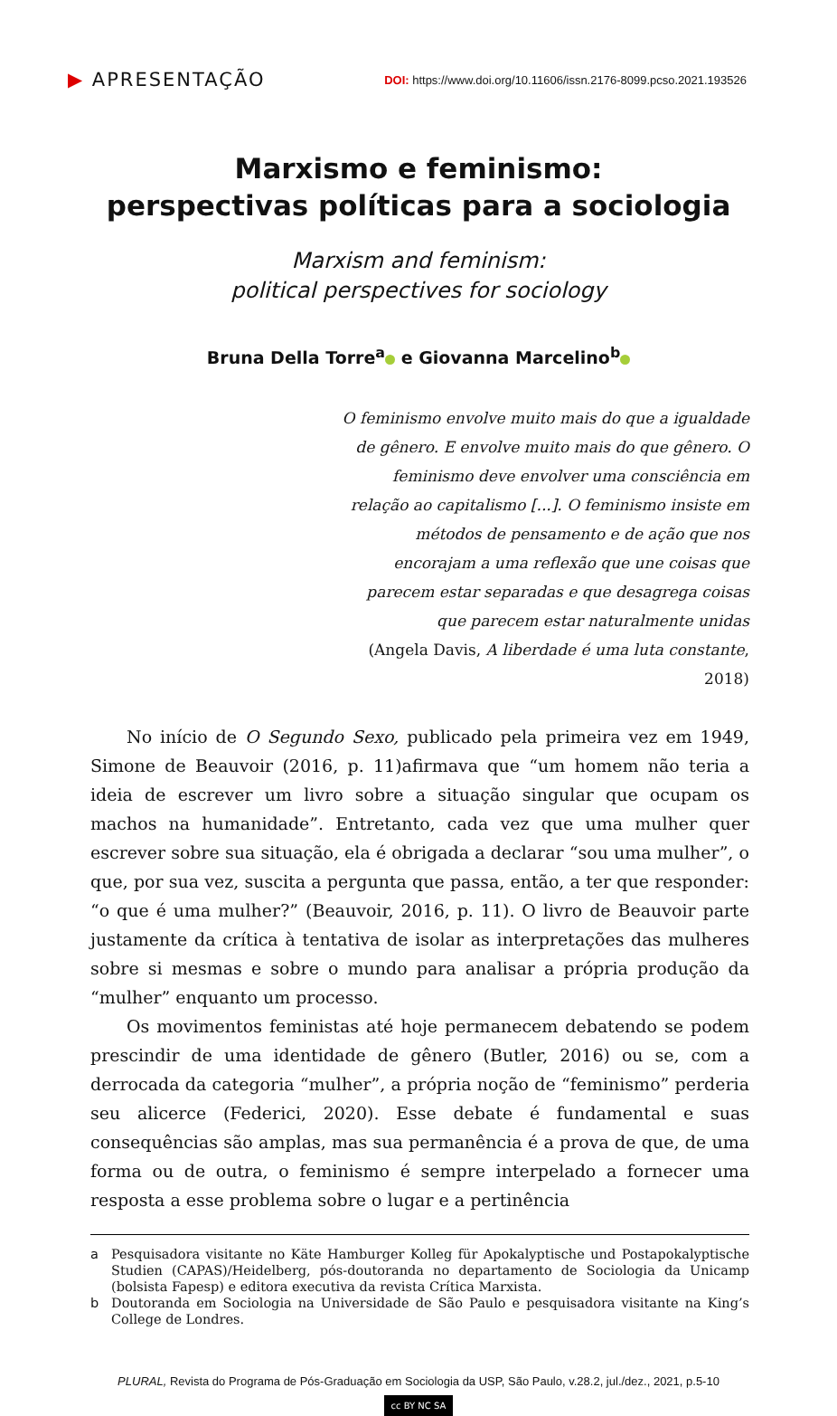▶ APRESENTAÇÃO
DOI: https://www.doi.org/10.11606/issn.2176-8099.pcso.2021.193526
Marxismo e feminismo:
perspectivas políticas para a sociologia
Marxism and feminism:
political perspectives for sociology
Bruna Della Torre<sup>a</sup> e Giovanna Marcelino<sup>b</sup>
O feminismo envolve muito mais do que a igualdade de gênero. E envolve muito mais do que gênero. O feminismo deve envolver uma consciência em relação ao capitalismo [...]. O feminismo insiste em métodos de pensamento e de ação que nos encorajam a uma reflexão que une coisas que parecem estar separadas e que desagrega coisas que parecem estar naturalmente unidas
(Angela Davis, A liberdade é uma luta constante, 2018)
No início de O Segundo Sexo, publicado pela primeira vez em 1949, Simone de Beauvoir (2016, p. 11)afirmava que “um homem não teria a ideia de escrever um livro sobre a situação singular que ocupam os machos na humanidade”. Entretanto, cada vez que uma mulher quer escrever sobre sua situação, ela é obrigada a declarar “sou uma mulher”, o que, por sua vez, suscita a pergunta que passa, então, a ter que responder: “o que é uma mulher?” (Beauvoir, 2016, p. 11). O livro de Beauvoir parte justamente da crítica à tentativa de isolar as interpretações das mulheres sobre si mesmas e sobre o mundo para analisar a própria produção da “mulher” enquanto um processo.
Os movimentos feministas até hoje permanecem debatendo se podem prescindir de uma identidade de gênero (Butler, 2016) ou se, com a derrocada da categoria “mulher”, a própria noção de “feminismo” perderia seu alicerce (Federici, 2020). Esse debate é fundamental e suas consequências são amplas, mas sua permanência é a prova de que, de uma forma ou de outra, o feminismo é sempre interpelado a fornecer uma resposta a esse problema sobre o lugar e a pertinência
a Pesquisadora visitante no Käte Hamburger Kolleg für Apokalyptische und Postapokalyptische Studien (CAPAS)/Heidelberg, pós-doutoranda no departamento de Sociologia da Unicamp (bolsista Fapesp) e editora executiva da revista Crítica Marxista.
b Doutoranda em Sociologia na Universidade de São Paulo e pesquisadora visitante na King’s College de Londres.
PLURAL, Revista do Programa de Pós-Graduação em Sociologia da USP, São Paulo, v.28.2, jul./dez., 2021, p.5-10
cc BY NC SA